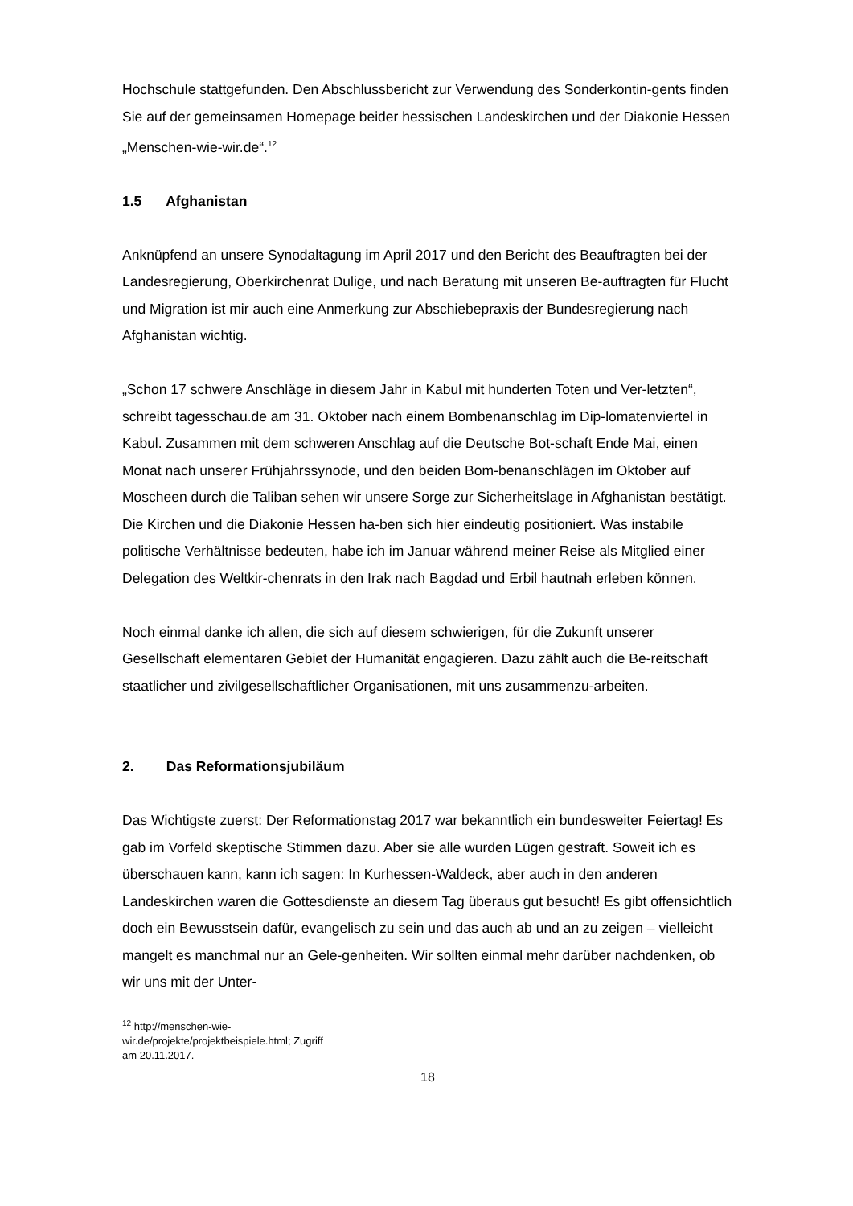Hochschule stattgefunden. Den Abschlussbericht zur Verwendung des Sonderkontin-gents finden Sie auf der gemeinsamen Homepage beider hessischen Landeskirchen und der Diakonie Hessen „Menschen-wie-wir.de“.<sup>12</sup>
1.5 Afghanistan
Anknüpfend an unsere Synodaltagung im April 2017 und den Bericht des Beauftragten bei der Landesregierung, Oberkirchenrat Dulige, und nach Beratung mit unseren Be-auftragten für Flucht und Migration ist mir auch eine Anmerkung zur Abschiebepraxis der Bundesregierung nach Afghanistan wichtig.
„Schon 17 schwere Anschläge in diesem Jahr in Kabul mit hunderten Toten und Ver-letzten“, schreibt tagesschau.de am 31. Oktober nach einem Bombenanschlag im Dip-lomatenviertel in Kabul. Zusammen mit dem schweren Anschlag auf die Deutsche Bot-schaft Ende Mai, einen Monat nach unserer Frühjahrssynode, und den beiden Bom-benanschlägen im Oktober auf Moscheen durch die Taliban sehen wir unsere Sorge zur Sicherheitslage in Afghanistan bestätigt. Die Kirchen und die Diakonie Hessen ha-ben sich hier eindeutig positioniert. Was instabile politische Verhältnisse bedeuten, habe ich im Januar während meiner Reise als Mitglied einer Delegation des Weltkir-chenrats in den Irak nach Bagdad und Erbil hautnah erleben können.
Noch einmal danke ich allen, die sich auf diesem schwierigen, für die Zukunft unserer Gesellschaft elementaren Gebiet der Humanität engagieren. Dazu zählt auch die Be-reitschaft staatlicher und zivilgesellschaftlicher Organisationen, mit uns zusammenzu-arbeiten.
2. Das Reformationsjubiläum
Das Wichtigste zuerst: Der Reformationstag 2017 war bekanntlich ein bundesweiter Feiertag! Es gab im Vorfeld skeptische Stimmen dazu. Aber sie alle wurden Lügen gestraft. Soweit ich es überschauen kann, kann ich sagen: In Kurhessen-Waldeck, aber auch in den anderen Landeskirchen waren die Gottesdienste an diesem Tag überaus gut besucht! Es gibt offensichtlich doch ein Bewusstsein dafür, evangelisch zu sein und das auch ab und an zu zeigen – vielleicht mangelt es manchmal nur an Gele-genheiten. Wir sollten einmal mehr darüber nachdenken, ob wir uns mit der Unter-
<sup>12</sup> http://menschen-wie-wir.de/projekte/projektbeispiele.html; Zugriff am 20.11.2017.
18